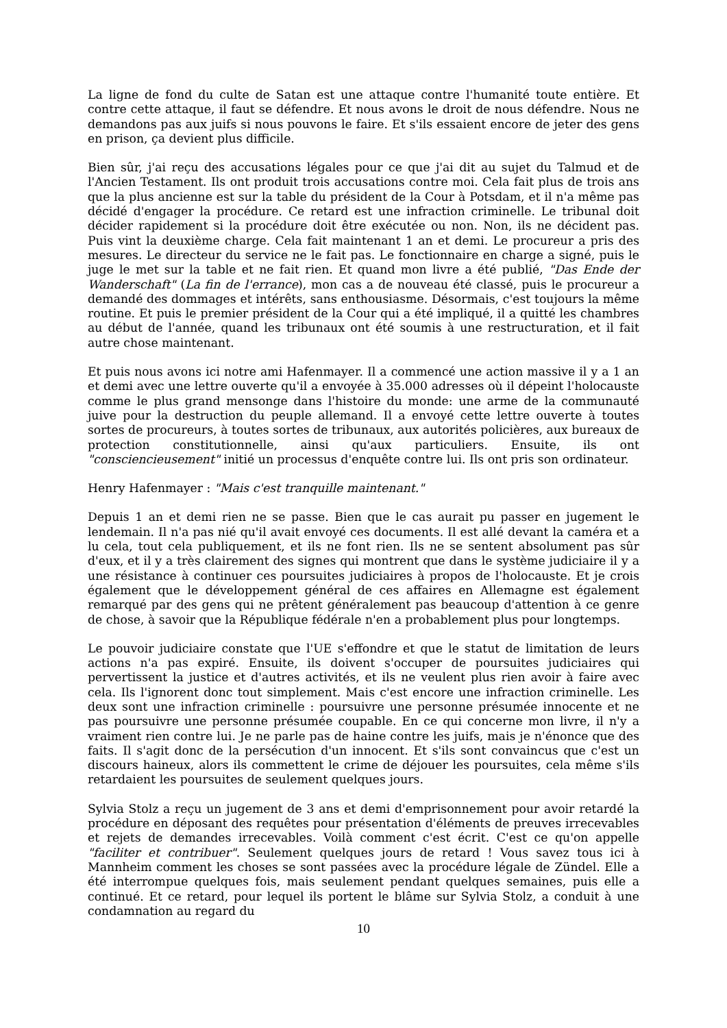La ligne de fond du culte de Satan est une attaque contre l'humanité toute entière. Et contre cette attaque, il faut se défendre. Et nous avons le droit de nous défendre. Nous ne demandons pas aux juifs si nous pouvons le faire. Et s'ils essaient encore de jeter des gens en prison, ça devient plus difficile.
Bien sûr, j'ai reçu des accusations légales pour ce que j'ai dit au sujet du Talmud et de l'Ancien Testament. Ils ont produit trois accusations contre moi. Cela fait plus de trois ans que la plus ancienne est sur la table du président de la Cour à Potsdam, et il n'a même pas décidé d'engager la procédure. Ce retard est une infraction criminelle. Le tribunal doit décider rapidement si la procédure doit être exécutée ou non. Non, ils ne décident pas. Puis vint la deuxième charge. Cela fait maintenant 1 an et demi. Le procureur a pris des mesures. Le directeur du service ne le fait pas. Le fonctionnaire en charge a signé, puis le juge le met sur la table et ne fait rien. Et quand mon livre a été publié, "Das Ende der Wanderschaft" (La fin de l'errance), mon cas a de nouveau été classé, puis le procureur a demandé des dommages et intérêts, sans enthousiasme. Désormais, c'est toujours la même routine. Et puis le premier président de la Cour qui a été impliqué, il a quitté les chambres au début de l'année, quand les tribunaux ont été soumis à une restructuration, et il fait autre chose maintenant.
Et puis nous avons ici notre ami Hafenmayer. Il a commencé une action massive il y a 1 an et demi avec une lettre ouverte qu'il a envoyée à 35.000 adresses où il dépeint l'holocauste comme le plus grand mensonge dans l'histoire du monde: une arme de la communauté juive pour la destruction du peuple allemand. Il a envoyé cette lettre ouverte à toutes sortes de procureurs, à toutes sortes de tribunaux, aux autorités policières, aux bureaux de protection constitutionnelle, ainsi qu'aux particuliers. Ensuite, ils ont "consciencieusement" initié un processus d'enquête contre lui. Ils ont pris son ordinateur.
Henry Hafenmayer : "Mais c'est tranquille maintenant."
Depuis 1 an et demi rien ne se passe. Bien que le cas aurait pu passer en jugement le lendemain. Il n'a pas nié qu'il avait envoyé ces documents. Il est allé devant la caméra et a lu cela, tout cela publiquement, et ils ne font rien. Ils ne se sentent absolument pas sûr d'eux, et il y a très clairement des signes qui montrent que dans le système judiciaire il y a une résistance à continuer ces poursuites judiciaires à propos de l'holocauste. Et je crois également que le développement général de ces affaires en Allemagne est également remarqué par des gens qui ne prêtent généralement pas beaucoup d'attention à ce genre de chose, à savoir que la République fédérale n'en a probablement plus pour longtemps.
Le pouvoir judiciaire constate que l'UE s'effondre et que le statut de limitation de leurs actions n'a pas expiré. Ensuite, ils doivent s'occuper de poursuites judiciaires qui pervertissent la justice et d'autres activités, et ils ne veulent plus rien avoir à faire avec cela. Ils l'ignorent donc tout simplement. Mais c'est encore une infraction criminelle. Les deux sont une infraction criminelle : poursuivre une personne présumée innocente et ne pas poursuivre une personne présumée coupable. En ce qui concerne mon livre, il n'y a vraiment rien contre lui. Je ne parle pas de haine contre les juifs, mais je n'énonce que des faits. Il s'agit donc de la persécution d'un innocent. Et s'ils sont convaincus que c'est un discours haineux, alors ils commettent le crime de déjouer les poursuites, cela même s'ils retardaient les poursuites de seulement quelques jours.
Sylvia Stolz a reçu un jugement de 3 ans et demi d'emprisonnement pour avoir retardé la procédure en déposant des requêtes pour présentation d'éléments de preuves irrecevables et rejets de demandes irrecevables. Voilà comment c'est écrit. C'est ce qu'on appelle "faciliter et contribuer". Seulement quelques jours de retard ! Vous savez tous ici à Mannheim comment les choses se sont passées avec la procédure légale de Zündel. Elle a été interrompue quelques fois, mais seulement pendant quelques semaines, puis elle a continué. Et ce retard, pour lequel ils portent le blâme sur Sylvia Stolz, a conduit à une condamnation au regard du
10